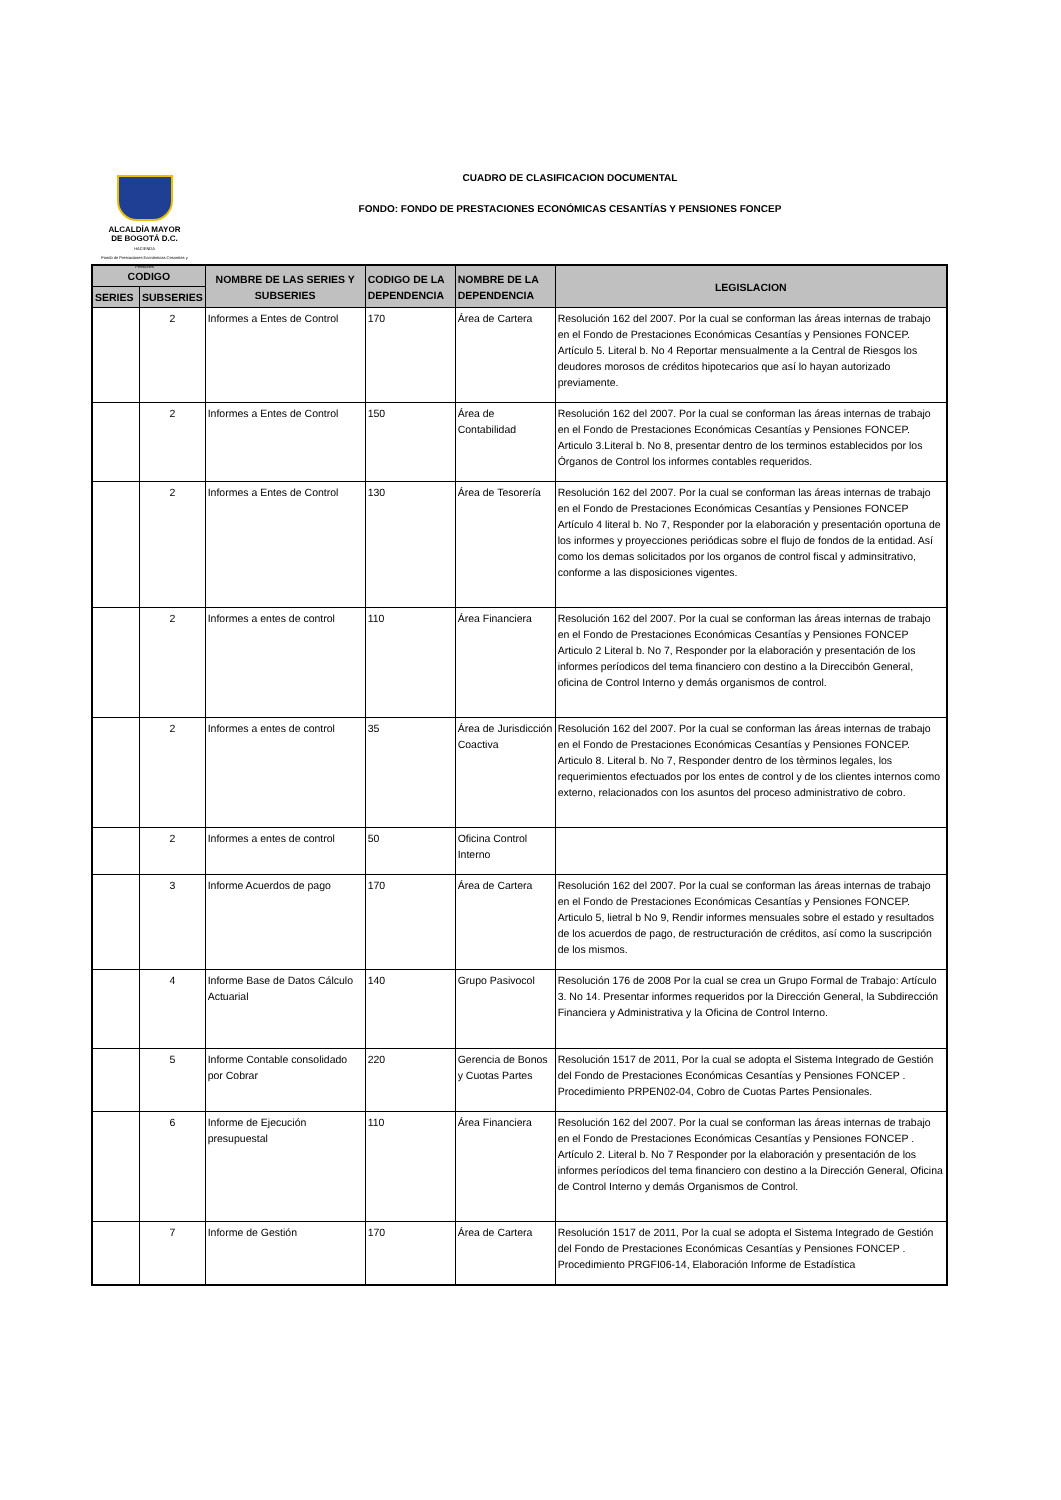ALCALDÍA MAYOR
DE BOGOTÁ D.C.
HACIENDA
Fondo de Prestaciones Económicas Cesantías y Pensiones
CUADRO DE CLASIFICACION DOCUMENTAL
FONDO: FONDO DE PRESTACIONES ECONÓMICAS CESANTÍAS Y PENSIONES FONCEP
| CODIGO | | NOMBRE DE LAS SERIES Y SUBSERIES | CODIGO DE LA DEPENDENCIA | NOMBRE DE LA DEPENDENCIA | LEGISLACION |
| --- | --- | --- | --- | --- | --- |
| SERIES | SUBSERIES | | | | |
| | 2 | Informes a Entes de Control | 170 | Área de Cartera | Resolución 162 del 2007. Por la cual se conforman las áreas internas de trabajo en el Fondo de Prestaciones Económicas Cesantías y Pensiones FONCEP. Artículo 5. Literal b. No 4 Reportar mensualmente a la Central de Riesgos los deudores morosos de créditos hipotecarios que así lo hayan autorizado previamente. |
| | 2 | Informes a Entes de Control | 150 | Área de Contabilidad | Resolución 162 del 2007. Por la cual se conforman las áreas internas de trabajo en el Fondo de Prestaciones Económicas Cesantías y Pensiones FONCEP. Articulo 3.Literal b. No 8, presentar dentro de los terminos establecidos por los Órganos de Control los informes contables requeridos. |
| | 2 | Informes a Entes de Control | 130 | Área de Tesorería | Resolución 162 del 2007. Por la cual se conforman las áreas internas de trabajo en el Fondo de Prestaciones Económicas Cesantías y Pensiones FONCEP Artículo 4 literal b. No 7, Responder por la elaboración y presentación oportuna de los informes y proyecciones periódicas sobre el flujo de fondos de la entidad. Así como los demas solicitados por los organos de control fiscal y adminsitrativo, conforme a las disposiciones vigentes. |
| | 2 | Informes a entes de control | 110 | Área Financiera | Resolución 162 del 2007. Por la cual se conforman las áreas internas de trabajo en el Fondo de Prestaciones Económicas Cesantías y Pensiones FONCEP Articulo 2 Literal b. No 7, Responder por la elaboración y presentación de los informes períodicos del tema financiero con destino a la Direccibón General, oficina de Control Interno y demás organismos de control. |
| | 2 | Informes a entes de control | 35 | Área de Jurisdicción Coactiva | Resolución 162 del 2007. Por la cual se conforman las áreas internas de trabajo en el Fondo de Prestaciones Económicas Cesantías y Pensiones FONCEP. Articulo 8. Literal b. No 7, Responder dentro de los tèrminos legales, los requerimientos efectuados por los entes de control y de los clientes internos como externo, relacionados con los asuntos del proceso administrativo de cobro. |
| | 2 | Informes a entes de control | 50 | Oficina Control Interno | |
| | 3 | Informe Acuerdos de pago | 170 | Área de Cartera | Resolución 162 del 2007. Por la cual se conforman las áreas internas de trabajo en el Fondo de Prestaciones Económicas Cesantías y Pensiones FONCEP. Articulo 5, lietral b No 9, Rendir informes mensuales sobre el estado y resultados de los acuerdos de pago, de restructuración de créditos, así como la suscripción de los mismos. |
| | 4 | Informe Base de Datos Cálculo Actuarial | 140 | Grupo Pasivocol | Resolución 176 de 2008 Por la cual se crea un Grupo Formal de Trabajo: Artículo 3. No 14. Presentar informes requeridos por la Dirección General, la Subdirección Financiera y Administrativa y la Oficina de Control Interno. |
| | 5 | Informe Contable consolidado por Cobrar | 220 | Gerencia de Bonos y Cuotas Partes | Resolución 1517 de 2011, Por la cual se adopta el Sistema Integrado de Gestión del Fondo de Prestaciones Económicas Cesantías y Pensiones FONCEP . Procedimiento PRPEN02-04, Cobro de Cuotas Partes Pensionales. |
| | 6 | Informe de Ejecución presupuestal | 110 | Área Financiera | Resolución 162 del 2007. Por la cual se conforman las áreas internas de trabajo en el Fondo de Prestaciones Económicas Cesantías y Pensiones FONCEP . Artículo 2. Literal b. No 7 Responder por la elaboración y presentación de los informes períodicos del tema financiero con destino a la Dirección General, Oficina de Control Interno y demás Organismos de Control. |
| | 7 | Informe de Gestión | 170 | Área de Cartera | Resolución 1517 de 2011, Por la cual se adopta el Sistema Integrado de Gestión del Fondo de Prestaciones Económicas Cesantías y Pensiones FONCEP . Procedimiento PRGFI06-14, Elaboración Informe de Estadística |